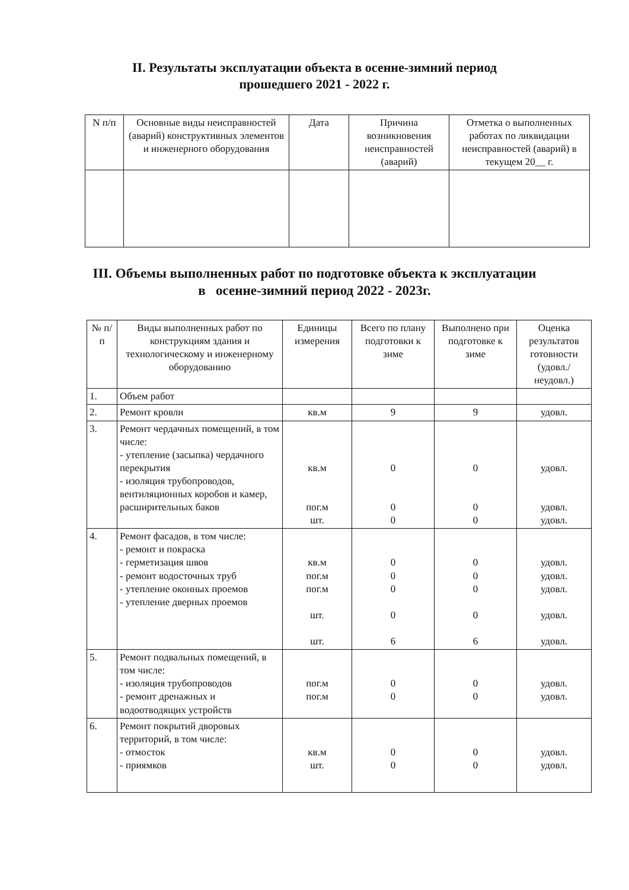II. Результаты эксплуатации объекта в осенне-зимний период
прошедшего 2021 - 2022 г.
| N п/п | Основные виды неисправностей (аварий) конструктивных элементов и инженерного оборудования | Дата | Причина возникновения неисправностей (аварий) | Отметка о выполненных работах по ликвидации неисправностей (аварий) в текущем 20__ г. |
| --- | --- | --- | --- | --- |
III. Объемы выполненных работ по подготовке объекта к эксплуатации
в осенне-зимний период 2022 - 2023г.
| № п/п | Виды выполненных работ по конструкциям здания и технологическому и инженерному оборудованию | Единицы измерения | Всего по плану подготовки к зиме | Выполнено при подготовке к зиме | Оценка результатов готовности (удовл./ неудовл.) |
| --- | --- | --- | --- | --- | --- |
| 1. | Объем работ | | | | |
| 2. | Ремонт кровли | кв.м | 9 | 9 | удовл. |
| 3. | Ремонт чердачных помещений, в том числе: - утепление (засыпка) чердачного перекрытия - изоляция трубопроводов, вентиляционных коробов и камер, расширительных баков | кв.м пог.м шт. | 0 0 0 | 0 0 0 | удовл. удовл. удовл. |
| 4. | Ремонт фасадов, в том числе: - ремонт и покраска - герметизация швов - ремонт водосточных труб - утепление оконных проемов - утепление дверных проемов | кв.м пог.м пог.м шт. шт. | 0 0 0 0 6 | 0 0 0 0 6 | удовл. удовл. удовл. удовл. удовл. |
| 5. | Ремонт подвальных помещений, в том числе: - изоляция трубопроводов - ремонт дренажных и водоотводящих устройств | пог.м пог.м | 0 0 | 0 0 | удовл. удовл. |
| 6. | Ремонт покрытий дворовых территорий, в том числе: - отмосток - приямков | кв.м шт. | 0 0 | 0 0 | удовл. удовл. |